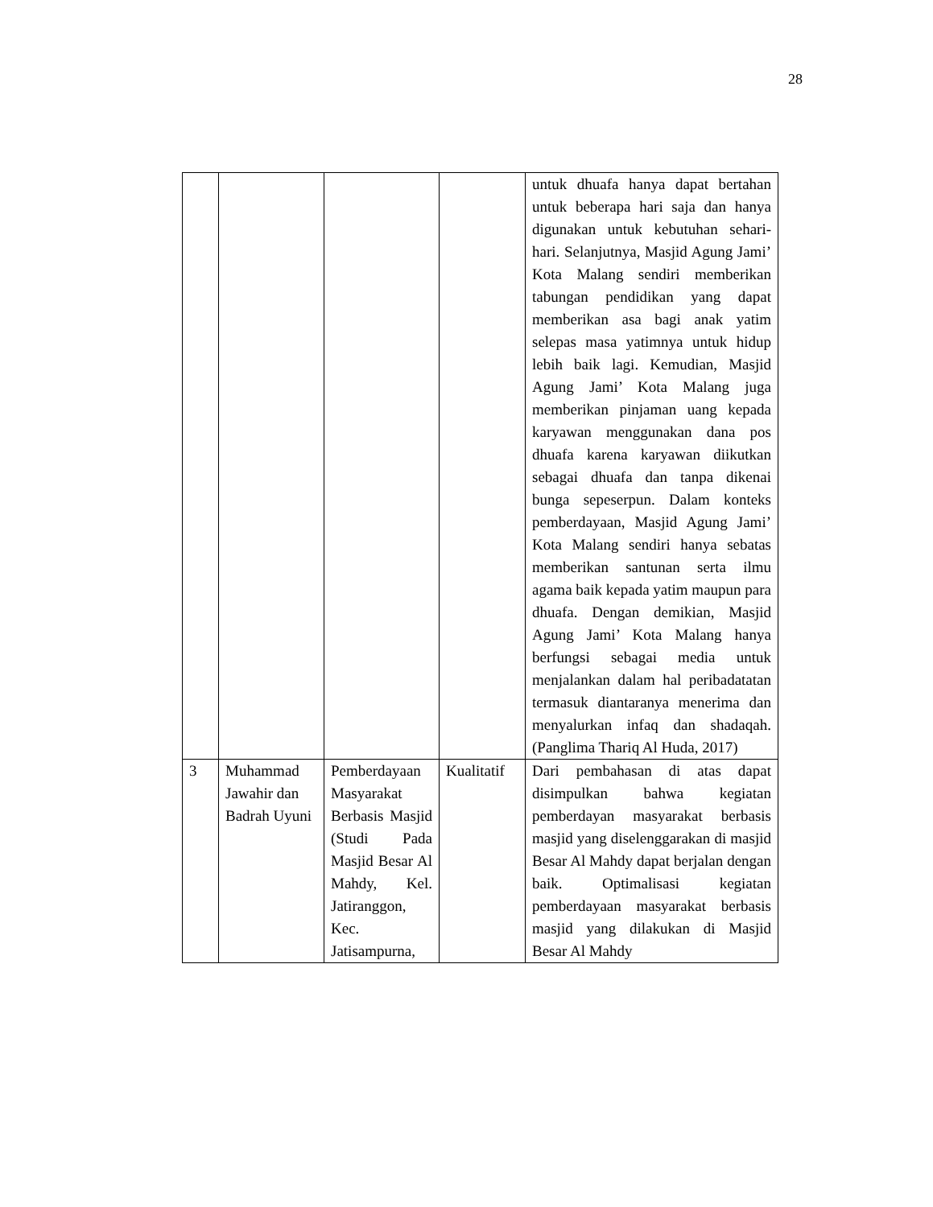28
| | | | | untuk dhuafa hanya dapat bertahan untuk beberapa hari saja dan hanya digunakan untuk kebutuhan sehari-hari. Selanjutnya, Masjid Agung Jami’ Kota Malang sendiri memberikan tabungan pendidikan yang dapat memberikan asa bagi anak yatim selepas masa yatimnya untuk hidup lebih baik lagi. Kemudian, Masjid Agung Jami’ Kota Malang juga memberikan pinjaman uang kepada karyawan menggunakan dana pos dhuafa karena karyawan diikutkan sebagai dhuafa dan tanpa dikenai bunga sepeserpun. Dalam konteks pemberdayaan, Masjid Agung Jami’ Kota Malang sendiri hanya sebatas memberikan santunan serta ilmu agama baik kepada yatim maupun para dhuafa. Dengan demikian, Masjid Agung Jami’ Kota Malang hanya berfungsi sebagai media untuk menjalankan dalam hal peribadatatan termasuk diantaranya menerima dan menyalurkan infaq dan shadaqah.(Panglima Thariq Al Huda, 2017) |
| 3 | Muhammad Jawahir dan Badrah Uyuni | Pemberdayaan Masyarakat Berbasis Masjid (Studi Pada Masjid Besar Al Mahdy, Kel. Jatiranggon, Kec. Jatisampurna, | Kualitatif | Dari pembahasan di atas dapat disimpulkan bahwa kegiatan pemberdayan masyarakat berbasis masjid yang diselenggarakan di masjid Besar Al Mahdy dapat berjalan dengan baik. Optimalisasi kegiatan pemberdayaan masyarakat berbasis masjid yang dilakukan di Masjid Besar Al Mahdy |